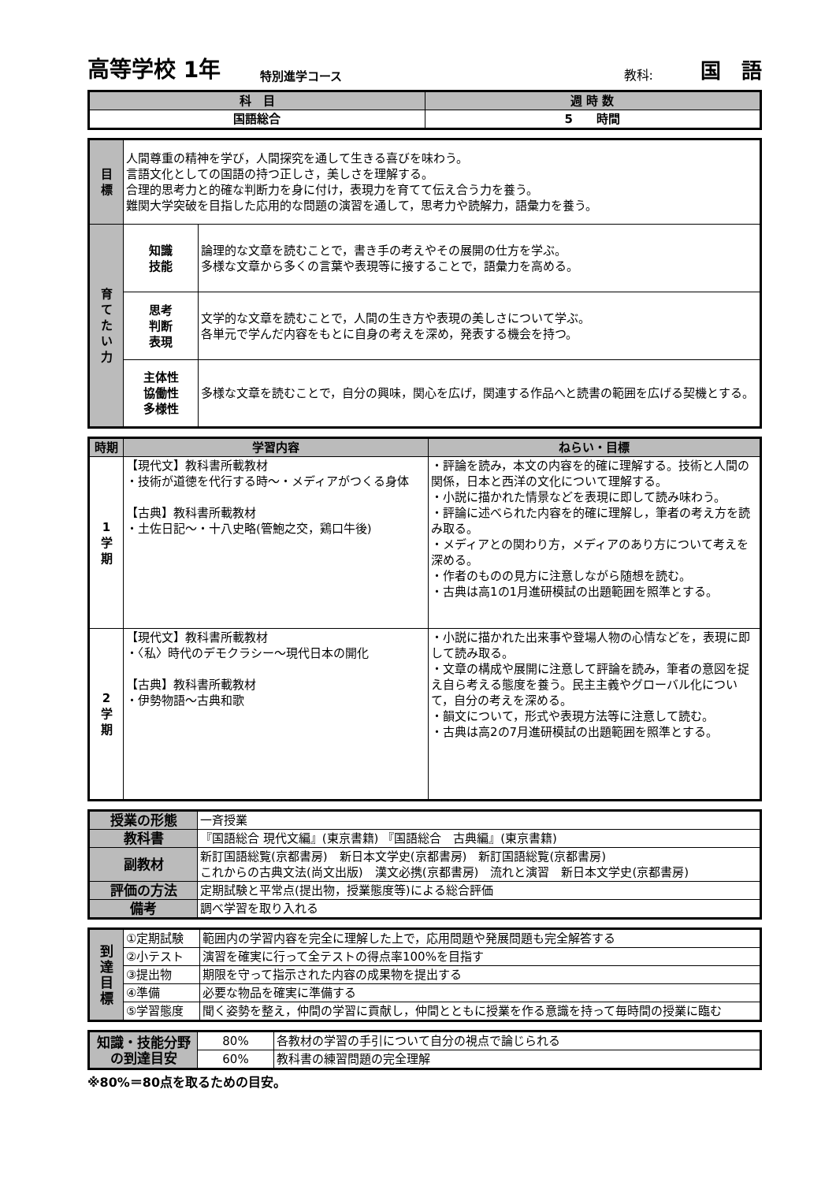高等学校 1年 特別進学コース 教科: 国　語
| 科 目 | 週 時 数 |
| --- | --- |
| 国語総合 | 5 時間 |
| 目 標 | 人間尊重の精神を学び，人間探究を通して生きる喜びを味わう。 言語文化としての国語の持つ正しさ，美しさを理解する。 合理的思考力と的確な判断力を身に付け，表現力を育てて伝え合う力を養う。 難関大学突破を目指した応用的な問題の演習を通して，思考力や読解力，語彙力を養う。 | |
| 育 て た い 力 | 知識 技能 | 論理的な文章を読むことで，書き手の考えやその展開の仕方を学ぶ。 多様な文章から多くの言葉や表現等に接することで，語彙力を高める。 |
| | 思考 判断 表現 | 文学的な文章を読むことで，人間の生き方や表現の美しさについて学ぶ。 各単元で学んだ内容をもとに自身の考えを深め，発表する機会を持つ。 |
| | 主体性 協働性 多様性 | 多様な文章を読むことで，自分の興味，関心を広げ，関連する作品へと読書の範囲を広げる契機とする。 |
| 時期 | 学習内容 | ねらい・目標 |
| --- | --- | --- |
| 1 学 期 | 【現代文】教科書所載教材 ・技術が道徳を代行する時～・メディアがつくる身体 【古典】教科書所載教材 ・土佐日記～・十八史略(管鮑之交，鶏口牛後) | ・評論を読み，本文の内容を的確に理解する。技術と人間の関係，日本と西洋の文化について理解する。 ・小説に描かれた情景などを表現に即して読み味わう。 ・評論に述べられた内容を的確に理解し，筆者の考え方を読み取る。 ・メディアとの関わり方，メディアのあり方について考えを深める。 ・作者のものの見方に注意しながら随想を読む。 ・古典は高1の1月進研模試の出題範囲を照準とする。 |
| 2 学 期 | 【現代文】教科書所載教材 ・〈私〉時代のデモクラシー～現代日本の開化 【古典】教科書所載教材 ・伊勢物語～古典和歌 | ・小説に描かれた出来事や登場人物の心情などを，表現に即して読み取る。 ・文章の構成や展開に注意して評論を読み，筆者の意図を捉え自ら考える態度を養う。民主主義やグローバル化について，自分の考えを深める。 ・韻文について，形式や表現方法等に注意して読む。 ・古典は高2の7月進研模試の出題範囲を照準とする。 |
| 授業の形態 | 一斉授業 |
| 教科書 | 『国語総合 現代文編』(東京書籍) 『国語総合 古典編』(東京書籍) |
| 副教材 | 新訂国語総覧(京都書房) 新日本文学史(京都書房) 新訂国語総覧(京都書房) これからの古典文法(尚文出版) 漢文必携(京都書房) 流れと演習 新日本文学史(京都書房) |
| 評価の方法 | 定期試験と平常点(提出物，授業態度等)による総合評価 |
| 備考 | 調べ学習を取り入れる |
| 到 達 目 標 | ①定期試験 | 範囲内の学習内容を完全に理解した上で，応用問題や発展問題も完全解答する |
| | ②小テスト | 演習を確実に行って全テストの得点率100%を目指す |
| | ③提出物 | 期限を守って指示された内容の成果物を提出する |
| | ④準備 | 必要な物品を確実に準備する |
| | ⑤学習態度 | 聞く姿勢を整え，仲間の学習に貢献し，仲間とともに授業を作る意識を持って毎時間の授業に臨む |
| 知識・技能分野 の到達目安 | 80% | 各教材の学習の手引について自分の視点で論じられる |
| | 60% | 教科書の練習問題の完全理解 |
※80%＝80点を取るための目安。